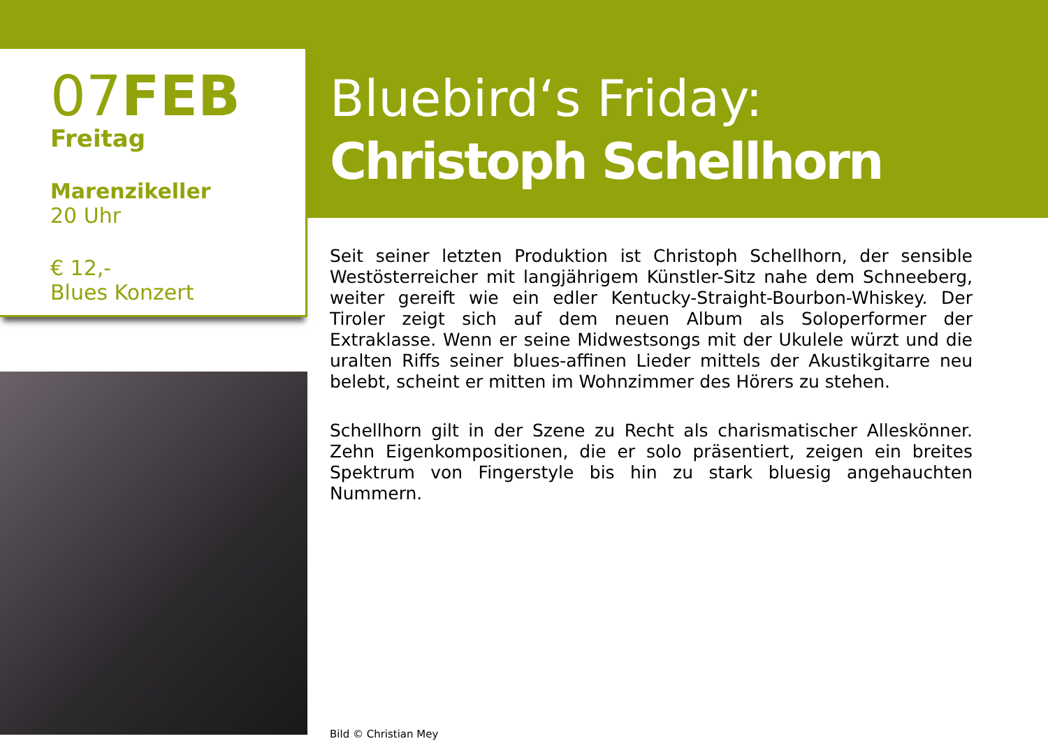07FEB
Freitag
Marenzikeller
20 Uhr
€ 12,-
Blues Konzert
Bluebird‘s Friday:
Christoph Schellhorn
Seit seiner letzten Produktion ist Christoph Schellhorn, der sensible Westösterreicher mit langjährigem Künstler-Sitz nahe dem Schneeberg, weiter gereift wie ein edler Kentucky-Straight-Bourbon-Whiskey. Der Tiroler zeigt sich auf dem neuen Album als Soloperformer der Extraklasse. Wenn er seine Midwestsongs mit der Ukulele würzt und die uralten Riffs seiner blues-affinen Lieder mittels der Akustikgitarre neu belebt, scheint er mitten im Wohnzimmer des Hörers zu stehen.
Schellhorn gilt in der Szene zu Recht als charismatischer Alleskönner. Zehn Eigenkompositionen, die er solo präsentiert, zeigen ein breites Spektrum von Fingerstyle bis hin zu stark bluesig angehauchten Nummern.
Bild © Christian Mey